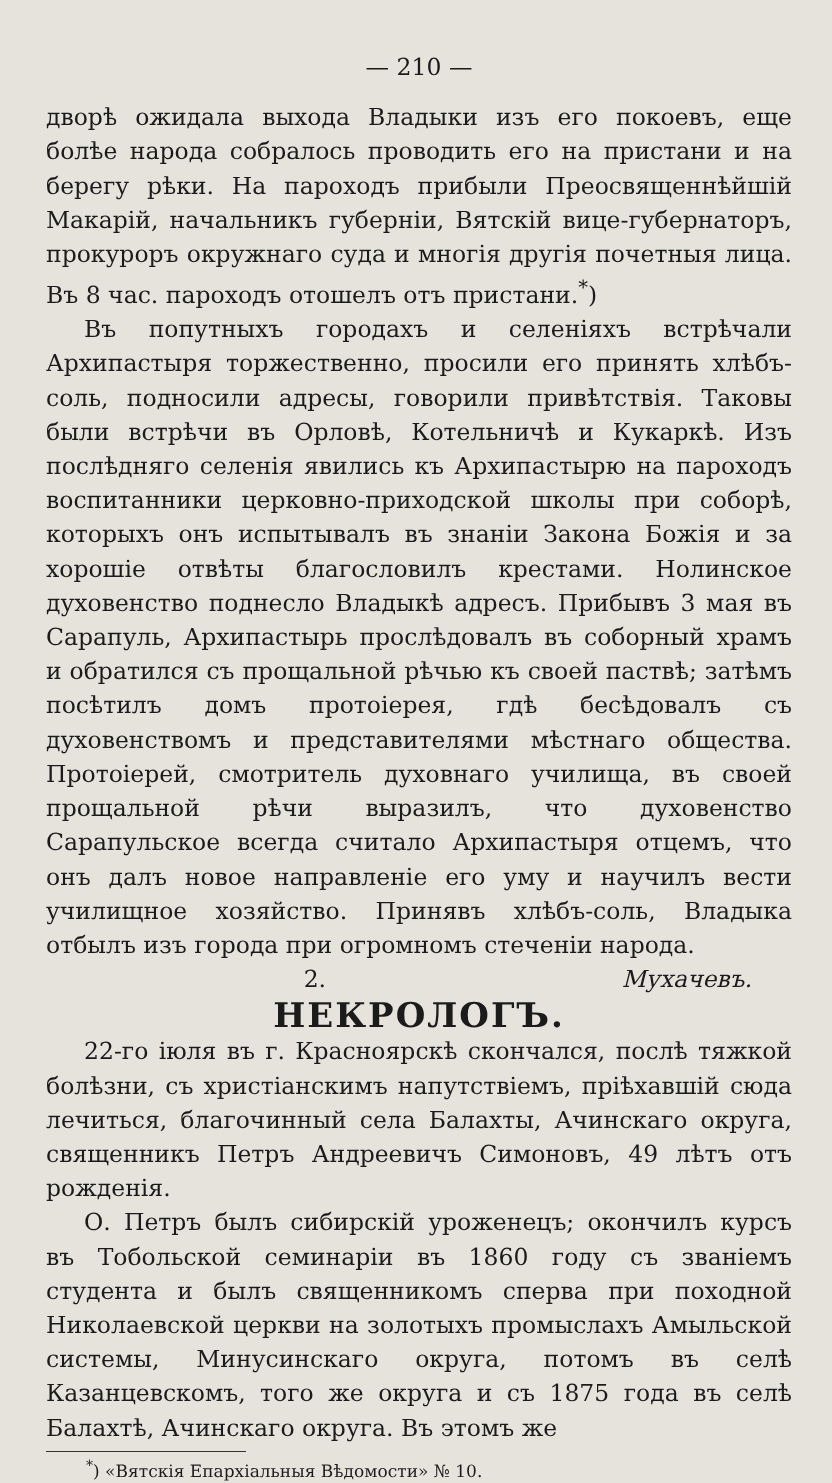— 210 —
дворѣ ожидала выхода Владыки изъ его покоевъ, еще болѣе народа собралось проводить его на пристани и на берегу рѣки. На пароходъ прибыли Преосвященнѣйшій Макарій, начальникъ губерніи, Вятскій вице-губернаторъ, прокуроръ окружнаго суда и многія другія почетныя лица. Въ 8 час. пароходъ отошелъ отъ пристани.<sup>*</sup>)
Въ попутныхъ городахъ и селеніяхъ встрѣчали Архипастыря торжественно, просили его принять хлѣбъ-соль, подносили адресы, говорили привѣтствія. Таковы были встрѣчи въ Орловѣ, Котельничѣ и Кукаркѣ. Изъ послѣдняго селенія явились къ Архипастырю на пароходъ воспитанники церковно-приходской школы при соборѣ, которыхъ онъ испытывалъ въ знаніи Закона Божія и за хорошіе отвѣты благословилъ крестами. Нолинское духовенство поднесло Владыкѣ адресъ. Прибывъ 3 мая въ Сарапуль, Архипастырь прослѣдовалъ въ соборный храмъ и обратился съ прощальной рѣчью къ своей паствѣ; затѣмъ посѣтилъ домъ протоіерея, гдѣ бесѣдовалъ съ духовенствомъ и представителями мѣстнаго общества. Протоіерей, смотритель духовнаго училища, въ своей прощальной рѣчи выразилъ, что духовенство Сарапульское всегда считало Архипастыря отцемъ, что онъ далъ новое направленіе его уму и научилъ вести училищное хозяйство. Принявъ хлѣбъ-соль, Владыка отбылъ изъ города при огромномъ стеченіи народа. Мухачевъ.
2.
НЕКРОЛОГЪ.
22-го іюля въ г. Красноярскѣ скончался, послѣ тяжкой болѣзни, съ христіанскимъ напутствіемъ, пріѣхавшій сюда лечиться, благочинный села Балахты, Ачинскаго округа, священникъ Петръ Андреевичъ Симоновъ, 49 лѣтъ отъ рожденія.
О. Петръ былъ сибирскій уроженецъ; окончилъ курсъ въ Тобольской семинаріи въ 1860 году съ званіемъ студента и былъ священникомъ сперва при походной Николаевской церкви на золотыхъ промыслахъ Амыльской системы, Минусинскаго округа, потомъ въ селѣ Казанцевскомъ, того же округа и съ 1875 года въ селѣ Балахтѣ, Ачинскаго округа. Въ этомъ же
<sup>*</sup>) «Вятскія Епархіальныя Вѣдомости» № 10.